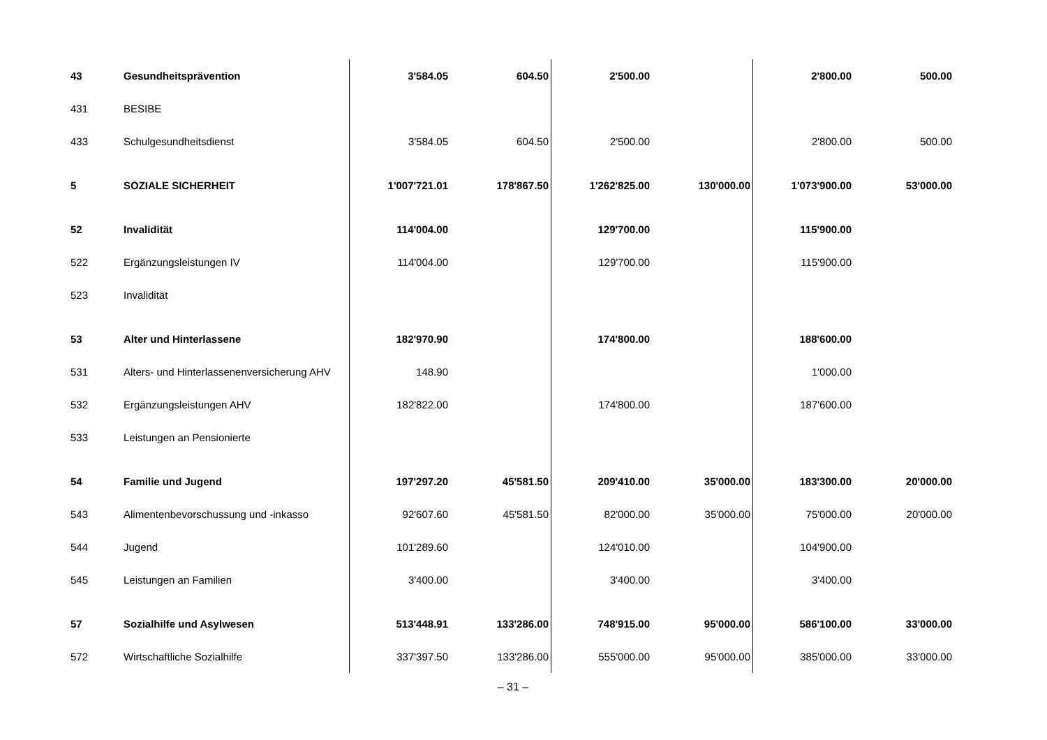| 43 | Gesundheitsprävention | 3'584.05 | 604.50 | 2'500.00 | | 2'800.00 | 500.00 |
| 431 | BESIBE | | | | | | |
| 433 | Schulgesundheitsdienst | 3'584.05 | 604.50 | 2'500.00 | | 2'800.00 | 500.00 |
| 5 | SOZIALE SICHERHEIT | 1'007'721.01 | 178'867.50 | 1'262'825.00 | 130'000.00 | 1'073'900.00 | 53'000.00 |
| 52 | Invalidität | 114'004.00 | | 129'700.00 | | 115'900.00 | |
| 522 | Ergänzungsleistungen IV | 114'004.00 | | 129'700.00 | | 115'900.00 | |
| 523 | Invalidität | | | | | | |
| 53 | Alter und Hinterlassene | 182'970.90 | | 174'800.00 | | 188'600.00 | |
| 531 | Alters- und Hinterlassenenversicherung AHV | 148.90 | | | | 1'000.00 | |
| 532 | Ergänzungsleistungen AHV | 182'822.00 | | 174'800.00 | | 187'600.00 | |
| 533 | Leistungen an Pensionierte | | | | | | |
| 54 | Familie und Jugend | 197'297.20 | 45'581.50 | 209'410.00 | 35'000.00 | 183'300.00 | 20'000.00 |
| 543 | Alimentenbevorschussung und -inkasso | 92'607.60 | 45'581.50 | 82'000.00 | 35'000.00 | 75'000.00 | 20'000.00 |
| 544 | Jugend | 101'289.60 | | 124'010.00 | | 104'900.00 | |
| 545 | Leistungen an Familien | 3'400.00 | | 3'400.00 | | 3'400.00 | |
| 57 | Sozialhilfe und Asylwesen | 513'448.91 | 133'286.00 | 748'915.00 | 95'000.00 | 586'100.00 | 33'000.00 |
| 572 | Wirtschaftliche Sozialhilfe | 337'397.50 | 133'286.00 | 555'000.00 | 95'000.00 | 385'000.00 | 33'000.00 |
– 31 –